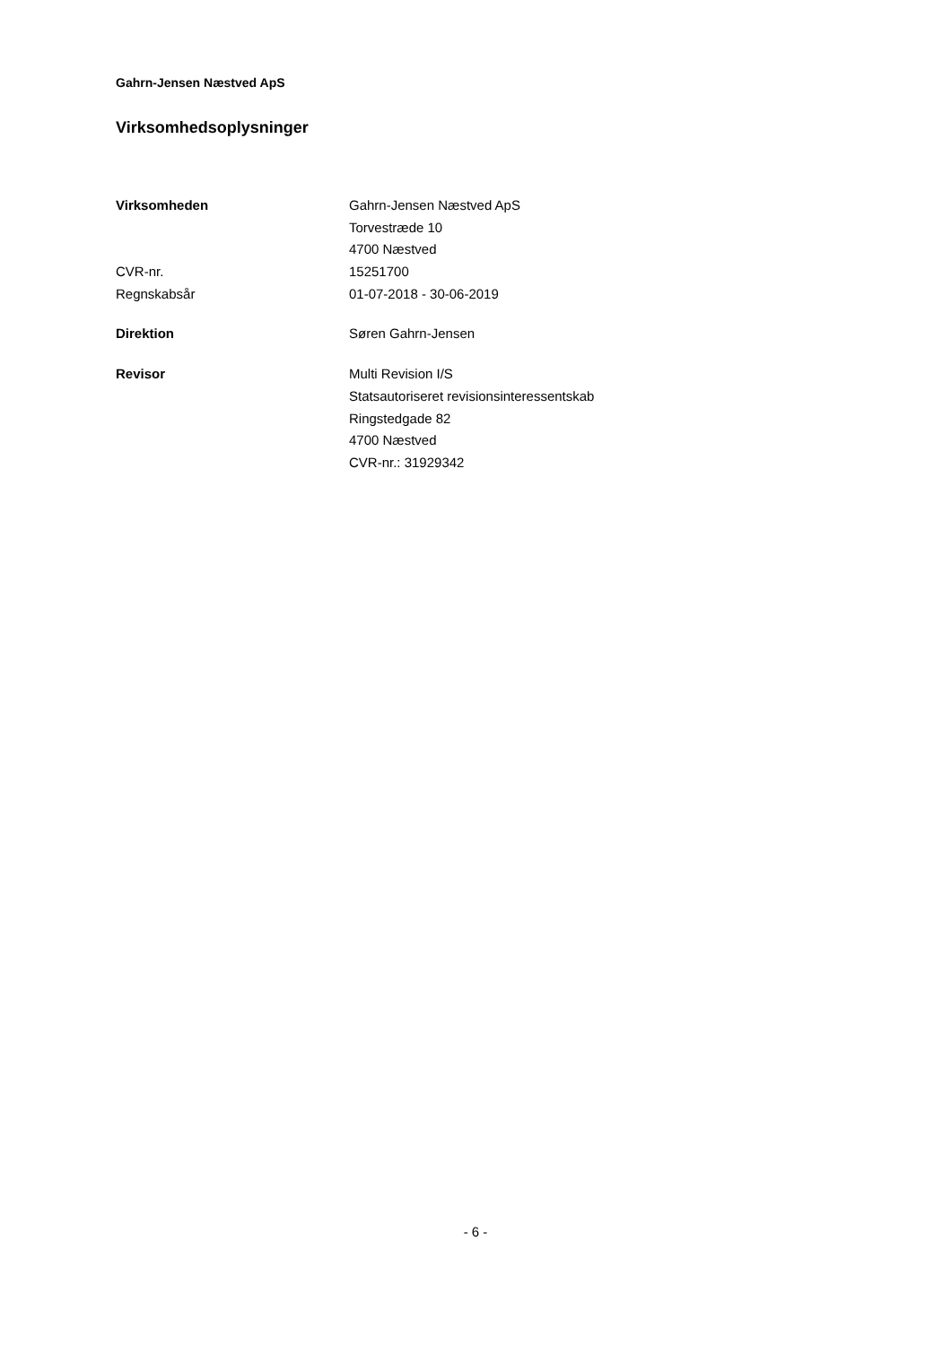Gahrn-Jensen Næstved ApS
Virksomhedsoplysninger
| Virksomheden | Gahrn-Jensen Næstved ApS |
| | Torvestræde 10 |
| | 4700 Næstved |
| CVR-nr. | 15251700 |
| Regnskabsår | 01-07-2018 - 30-06-2019 |
| Direktion | Søren Gahrn-Jensen |
| Revisor | Multi Revision I/S |
| | Statsautoriseret revisionsinteressentskab |
| | Ringstedgade 82 |
| | 4700 Næstved |
| | CVR-nr.: 31929342 |
- 6 -